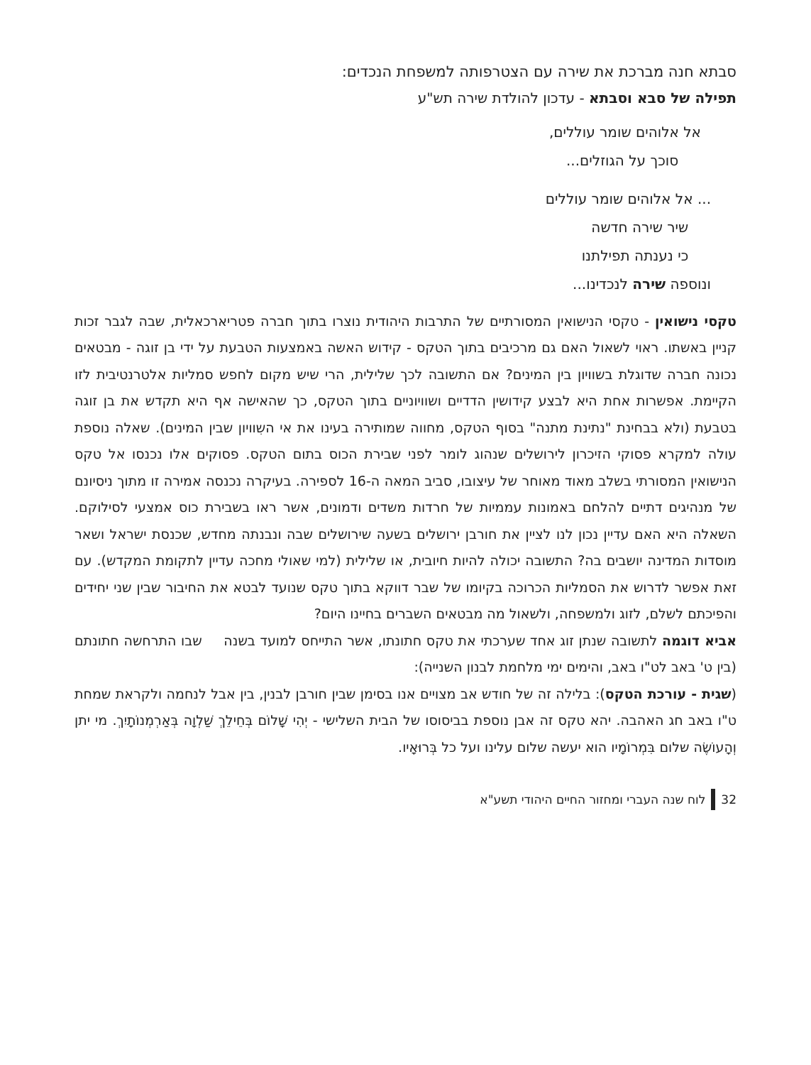סבתא חנה מברכת את שירה עם הצטרפותה למשפחת הנכדים:
תפילה של סבא וסבתא - עדכון להולדת שירה תש"ע
אל אלוהים שומר עוללים,
סוכך על הגוזלים...
... אל אלוהים שומר עוללים
שיר שירה חדשה
כי נענתה תפילתנו
ונוספה שירה לנכדינו...
טקסי נישואין - טקסי הנישואין המסורתיים של התרבות היהודית נוצרו בתוך חברה פטריארכאלית, שבה לגבר זכות קניין באשתו. ראוי לשאול האם גם מרכיבים בתוך הטקס - קידוש האשה באמצעות הטבעת על ידי בן זוגה - מבטאים נכונה חברה שדוגלת בשוויון בין המינים? אם התשובה לכך שלילית, הרי שיש מקום לחפש סמליות אלטרנטיבית לזו הקיימת. אפשרות אחת היא לבצע קידושין הדדיים ושוויוניים בתוך הטקס, כך שהאישה אף היא תקדש את בן זוגה בטבעת (ולא בבחינת "נתינת מתנה" בסוף הטקס, מחווה שמותירה בעינו את אי השִוויון שבין המינים). שאלה נוספת עולה למקרא פסוקי הזיכרון לירושלים שנהוג לומר לפני שבירת הכוס בתום הטקס. פסוקים אלו נכנסו אל טקס הנישואין המסורתי בשלב מאוד מאוחר של עיצובו, סביב המאה ה-16 לספירה. בעיקרה נכנסה אמירה זו מתוך ניסיונם של מנהיגים דתיים להלחם באמונות עממיות של חרדות משדים ודמונים, אשר ראו בשבירת כוס אמצעי לסילוקם. השאלה היא האם עדיין נכון לנו לציין את חורבן ירושלים בשעה שירושלים שבה ונבנתה מחדש, שכנסת ישראל ושאר מוסדות המדינה יושבים בה? התשובה יכולה להיות חיובית, או שלילית (למי שאולי מחכה עדיין לתקומת המקדש). עם זאת אפשר לדרוש את הסמליות הכרוכה בקיומו של שבר דווקא בתוך טקס שנועד לבטא את החיבור שבין שני יחידים והפיכתם לשלם, לזוג ולמשפחה, ולשאול מה מבטאים השברים בחיינו היום?
אביא דוגמה לתשובה שנתן זוג אחד שערכתי את טקס חתונתו, אשר התייחס למועד בשנה שבו התרחשה חתונתם (בין ט' באב לט"ו באב, והימים ימי מלחמת לבנון השנייה):
(שגית - עורכת הטקס): בלילה זה של חודש אב מצויים אנו בסימן שבין חורבן לבנין, בין אבל לנחמה ולקראת שמחת ט"ו באב חג האהבה. יהא טקס זה אבן נוספת בביסוסו של הבית השלישי - יְהִי שָׁלוֹם בְּחֵילֵךְ שַׁלְוָה בְּאַרְמְנוֹתָיִךְ. מי יתן וְהָעוֹשֶׂה שלום בִּמְרוֹמָיו הוא יעשה שלום עלינו ועל כל בְּרוּאָיו.
32 לוח שנה העברי ומחזור החיים היהודי תשע"א